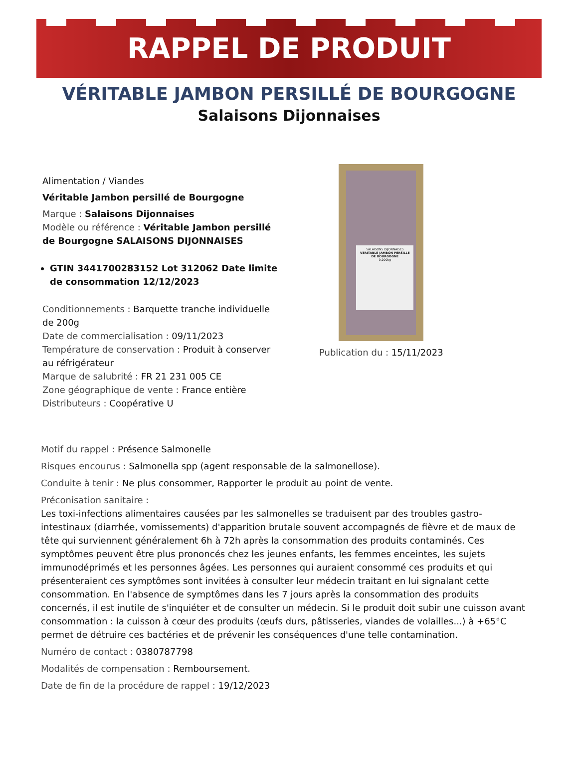RAPPEL DE PRODUIT
VÉRITABLE JAMBON PERSILLÉ DE BOURGOGNE
Salaisons Dijonnaises
Alimentation / Viandes
Véritable Jambon persillé de Bourgogne
Marque : Salaisons Dijonnaises
Modèle ou référence : Véritable Jambon persillé de Bourgogne SALAISONS DIJONNAISES
GTIN 3441700283152 Lot 312062 Date limite de consommation 12/12/2023
Conditionnements : Barquette tranche individuelle de 200g
Date de commercialisation : 09/11/2023
Température de conservation : Produit à conserver au réfrigérateur
Marque de salubrité : FR 21 231 005 CE
Zone géographique de vente : France entière
Distributeurs : Coopérative U
SALAISONS DIJONNAISES
VERITABLE JAMBON PERSILLE DE BOURGOGNE
0,200kg
Publication du : 15/11/2023
Motif du rappel : Présence Salmonelle
Risques encourus : Salmonella spp (agent responsable de la salmonellose).
Conduite à tenir : Ne plus consommer, Rapporter le produit au point de vente.
Préconisation sanitaire :
Les toxi-infections alimentaires causées par les salmonelles se traduisent par des troubles gastro-intestinaux (diarrhée, vomissements) d'apparition brutale souvent accompagnés de fièvre et de maux de tête qui surviennent généralement 6h à 72h après la consommation des produits contaminés. Ces symptômes peuvent être plus prononcés chez les jeunes enfants, les femmes enceintes, les sujets immunodéprimés et les personnes âgées. Les personnes qui auraient consommé ces produits et qui présenteraient ces symptômes sont invitées à consulter leur médecin traitant en lui signalant cette consommation. En l'absence de symptômes dans les 7 jours après la consommation des produits concernés, il est inutile de s'inquiéter et de consulter un médecin. Si le produit doit subir une cuisson avant consommation : la cuisson à cœur des produits (œufs durs, pâtisseries, viandes de volailles...) à +65°C permet de détruire ces bactéries et de prévenir les conséquences d'une telle contamination.
Numéro de contact : 0380787798
Modalités de compensation : Remboursement.
Date de fin de la procédure de rappel : 19/12/2023